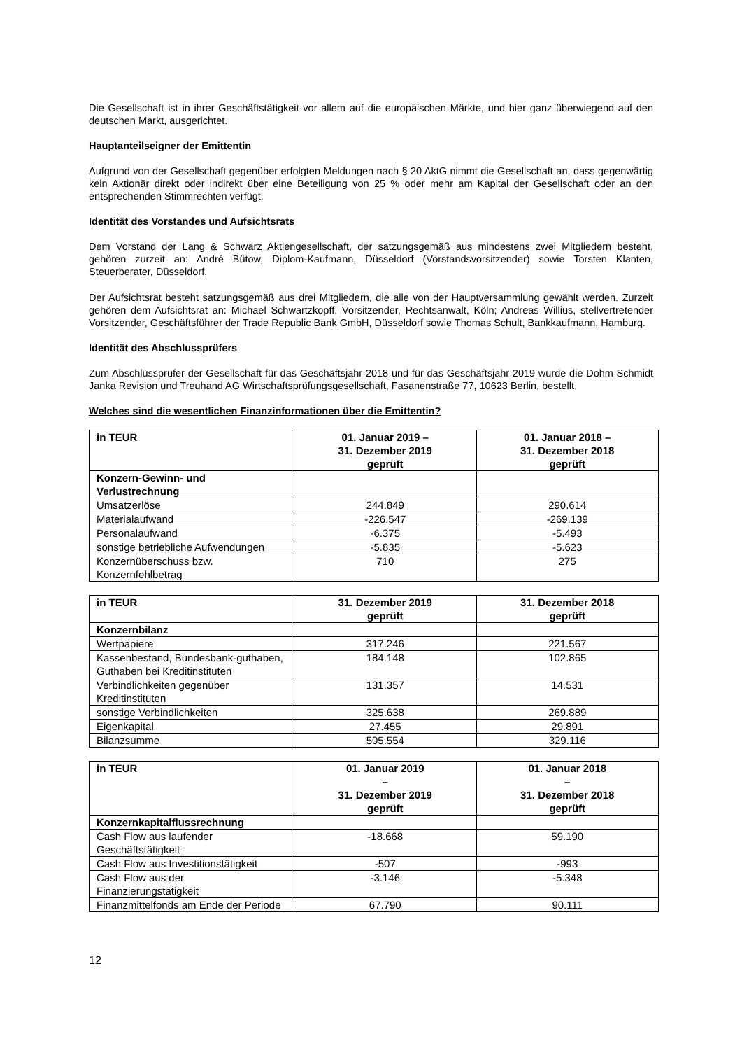Die Gesellschaft ist in ihrer Geschäftstätigkeit vor allem auf die europäischen Märkte, und hier ganz überwiegend auf den deutschen Markt, ausgerichtet.
Hauptanteilseigner der Emittentin
Aufgrund von der Gesellschaft gegenüber erfolgten Meldungen nach § 20 AktG nimmt die Gesellschaft an, dass gegenwärtig kein Aktionär direkt oder indirekt über eine Beteiligung von 25 % oder mehr am Kapital der Gesellschaft oder an den entsprechenden Stimmrechten verfügt.
Identität des Vorstandes und Aufsichtsrats
Dem Vorstand der Lang & Schwarz Aktiengesellschaft, der satzungsgemäß aus mindestens zwei Mitgliedern besteht, gehören zurzeit an: André Bütow, Diplom-Kaufmann, Düsseldorf (Vorstandsvorsitzender) sowie Torsten Klanten, Steuerberater, Düsseldorf.
Der Aufsichtsrat besteht satzungsgemäß aus drei Mitgliedern, die alle von der Hauptversammlung gewählt werden. Zurzeit gehören dem Aufsichtsrat an: Michael Schwartzkopff, Vorsitzender, Rechtsanwalt, Köln; Andreas Willius, stellvertretender Vorsitzender, Geschäftsführer der Trade Republic Bank GmbH, Düsseldorf sowie Thomas Schult, Bankkaufmann, Hamburg.
Identität des Abschlussprüfers
Zum Abschlussprüfer der Gesellschaft für das Geschäftsjahr 2018 und für das Geschäftsjahr 2019 wurde die Dohm Schmidt Janka Revision und Treuhand AG Wirtschaftsprüfungsgesellschaft, Fasanenstraße 77, 10623 Berlin, bestellt.
Welches sind die wesentlichen Finanzinformationen über die Emittentin?
| in TEUR | 01. Januar 2019 – 31. Dezember 2019 geprüft | 01. Januar 2018 – 31. Dezember 2018 geprüft |
| --- | --- | --- |
| Konzern-Gewinn- und Verlustrechnung | | |
| Umsatzerlöse | 244.849 | 290.614 |
| Materialaufwand | -226.547 | -269.139 |
| Personalaufwand | -6.375 | -5.493 |
| sonstige betriebliche Aufwendungen | -5.835 | -5.623 |
| Konzernüberschuss bzw. Konzernfehlbetrag | 710 | 275 |
| in TEUR | 31. Dezember 2019 geprüft | 31. Dezember 2018 geprüft |
| --- | --- | --- |
| Konzernbilanz | | |
| Wertpapiere | 317.246 | 221.567 |
| Kassenbestand, Bundesbank-guthaben, Guthaben bei Kreditinstituten | 184.148 | 102.865 |
| Verbindlichkeiten gegenüber Kreditinstituten | 131.357 | 14.531 |
| sonstige Verbindlichkeiten | 325.638 | 269.889 |
| Eigenkapital | 27.455 | 29.891 |
| Bilanzsumme | 505.554 | 329.116 |
| in TEUR | 01. Januar 2019 – 31. Dezember 2019 geprüft | 01. Januar 2018 – 31. Dezember 2018 geprüft |
| --- | --- | --- |
| Konzernkapitalflussrechnung | | |
| Cash Flow aus laufender Geschäftstätigkeit | -18.668 | 59.190 |
| Cash Flow aus Investitionstätigkeit | -507 | -993 |
| Cash Flow aus der Finanzierungstätigkeit | -3.146 | -5.348 |
| Finanzmittelfonds am Ende der Periode | 67.790 | 90.111 |
12